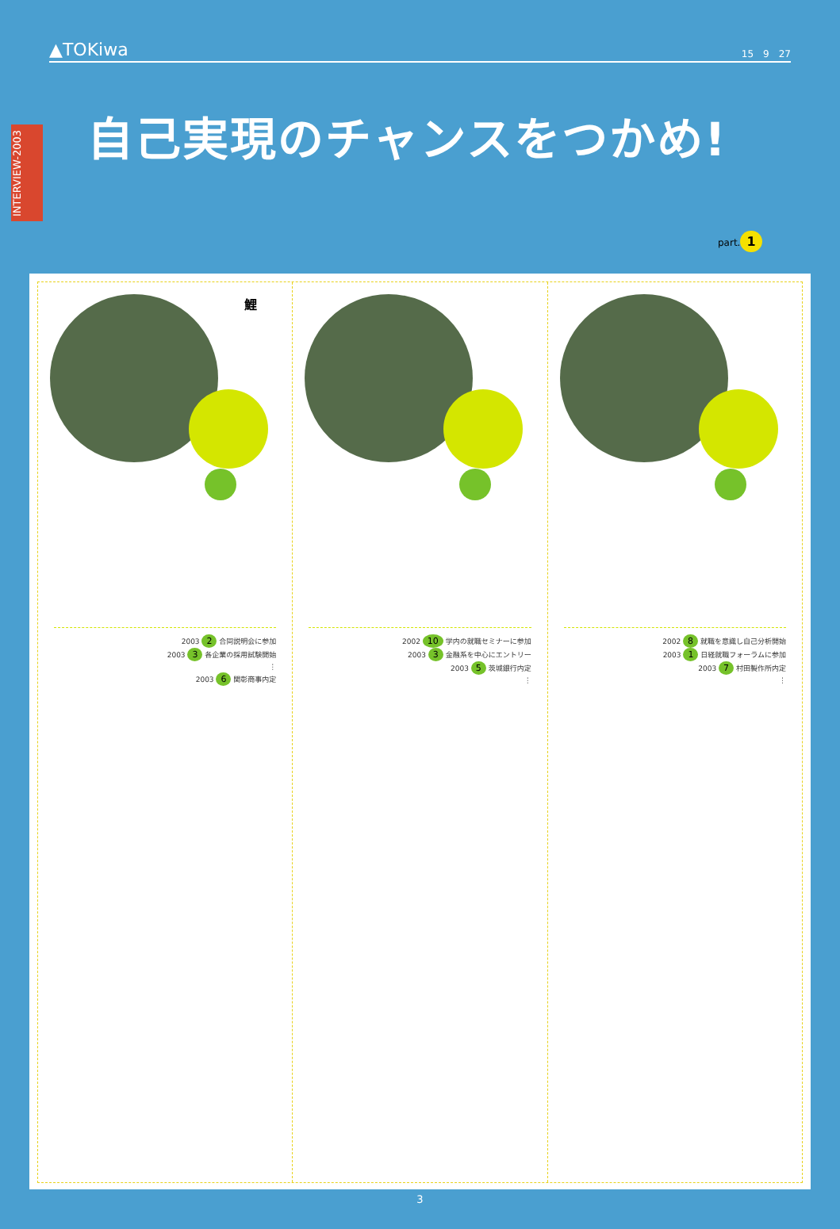▲TOKiwa
15　9　27
INTERVIEW-2003
自己実現のチャンスをつかめ!
part. 1
鯉
2003 2 合同説明会に参加
2003 3 各企業の採用試験開始
⋮
2003 6 関彰商事内定
2002 10 学内の就職セミナーに参加
2003 3 金融系を中心にエントリー
2003 5 茨城銀行内定
⋮
2002 8 就職を意識し自己分析開始
2003 1 日経就職フォーラムに参加
2003 7 村田製作所内定
⋮
3